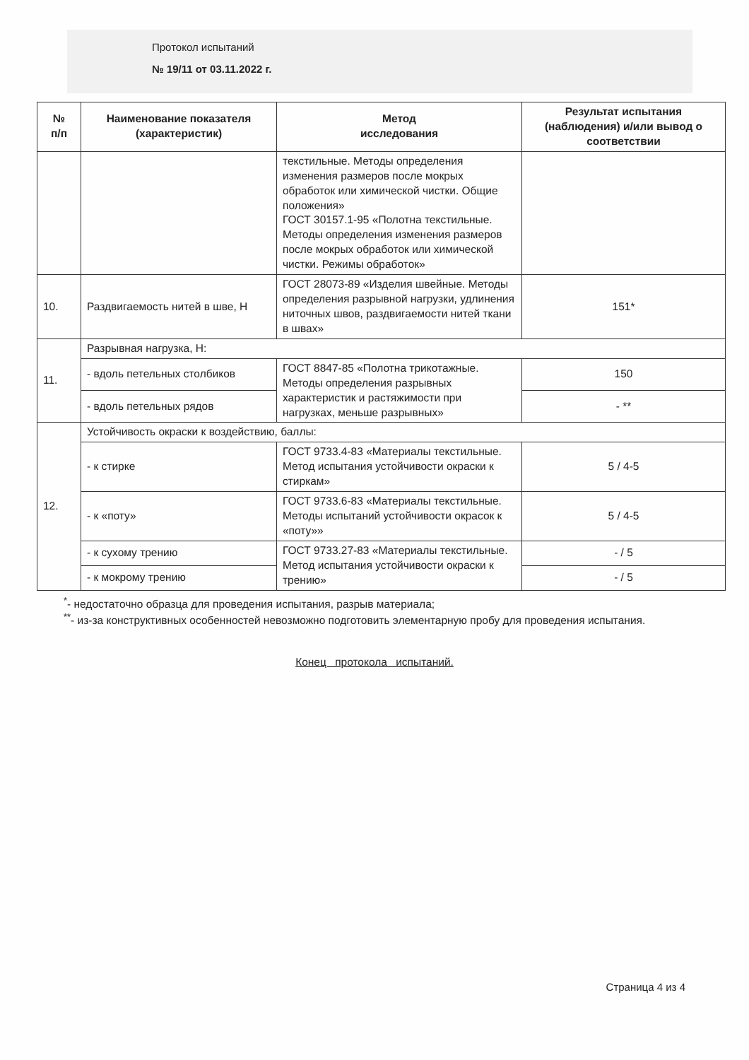Протокол испытаний
№ 19/11 от 03.11.2022 г.
| № п/п | Наименование показателя (характеристик) | Метод исследования | Результат испытания (наблюдения) и/или вывод о соответствии |
| --- | --- | --- | --- |
| | | текстильные. Методы определения изменения размеров после мокрых обработок или химической чистки. Общие положения» ГОСТ 30157.1-95 «Полотна текстильные. Методы определения изменения размеров после мокрых обработок или химической чистки. Режимы обработок» | |
| 10. | Раздвигаемость нитей в шве, Н | ГОСТ 28073-89 «Изделия швейные. Методы определения разрывной нагрузки, удлинения ниточных швов, раздвигаемости нитей ткани в швах» | 151* |
| 11. | Разрывная нагрузка, Н: | | |
| | - вдоль петельных столбиков | ГОСТ 8847-85 «Полотна трикотажные. Методы определения разрывных характеристик и растяжимости при нагрузках, меньше разрывных» | 150 |
| | - вдоль петельных рядов | | - ** |
| 12. | Устойчивость окраски к воздействию, баллы: | | |
| | - к стирке | ГОСТ 9733.4-83 «Материалы текстильные. Метод испытания устойчивости окраски к стиркам» | 5 / 4-5 |
| | - к «поту» | ГОСТ 9733.6-83 «Материалы текстильные. Методы испытаний устойчивости окрасок к «поту»» | 5 / 4-5 |
| | - к сухому трению | ГОСТ 9733.27-83 «Материалы текстильные. Метод испытания устойчивости окраски к трению» | - / 5 |
| | - к мокрому трению | | - / 5 |
<sup>*</sup>- недостаточно образца для проведения испытания, разрыв материала;
<sup>**</sup>- из-за конструктивных особенностей невозможно подготовить элементарную пробу для проведения испытания.
Конец протокола испытаний.
Страница 4 из 4